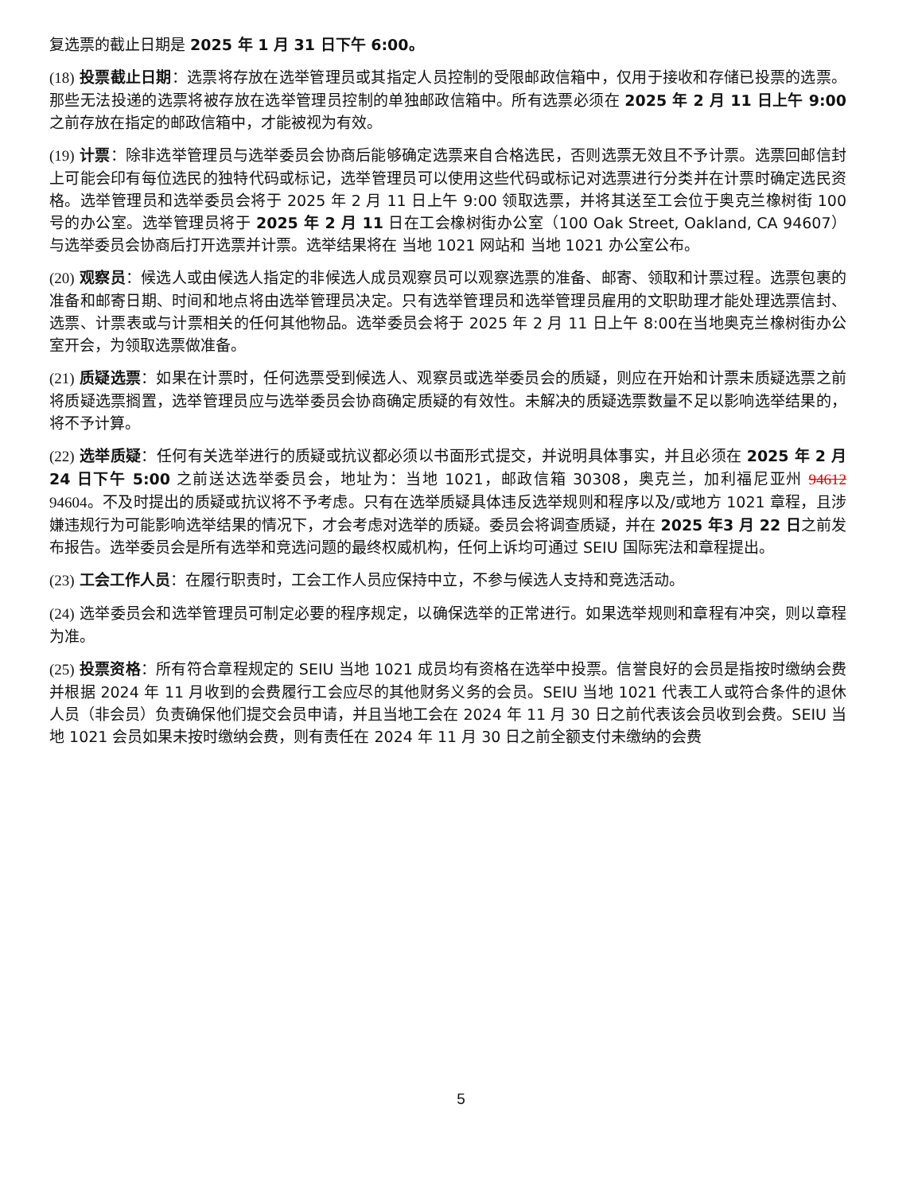复选票的截止日期是 2025 年 1 月 31 日下午 6:00。
(18) 投票截止日期：选票将存放在选举管理员或其指定人员控制的受限邮政信箱中，仅用于接收和存储已投票的选票。那些无法投递的选票将被存放在选举管理员控制的单独邮政信箱中。所有选票必须在 2025 年 2 月 11 日上午 9:00 之前存放在指定的邮政信箱中，才能被视为有效。
(19) 计票：除非选举管理员与选举委员会协商后能够确定选票来自合格选民，否则选票无效且不予计票。选票回邮信封上可能会印有每位选民的独特代码或标记，选举管理员可以使用这些代码或标记对选票进行分类并在计票时确定选民资格。选举管理员和选举委员会将于 2025 年 2 月 11 日上午 9:00 领取选票，并将其送至工会位于奥克兰橡树街 100 号的办公室。选举管理员将于 2025 年 2 月 11 日在工会橡树街办公室（100 Oak Street, Oakland, CA 94607）与选举委员会协商后打开选票并计票。选举结果将在 当地 1021 网站和 当地 1021 办公室公布。
(20) 观察员：候选人或由候选人指定的非候选人成员观察员可以观察选票的准备、邮寄、领取和计票过程。选票包裹的准备和邮寄日期、时间和地点将由选举管理员决定。只有选举管理员和选举管理员雇用的文职助理才能处理选票信封、选票、计票表或与计票相关的任何其他物品。选举委员会将于 2025 年 2 月 11 日上午 8:00在当地奥克兰橡树街办公室开会，为领取选票做准备。
(21) 质疑选票：如果在计票时，任何选票受到候选人、观察员或选举委员会的质疑，则应在开始和计票未质疑选票之前将质疑选票搁置，选举管理员应与选举委员会协商确定质疑的有效性。未解决的质疑选票数量不足以影响选举结果的，将不予计算。
(22) 选举质疑：任何有关选举进行的质疑或抗议都必须以书面形式提交，并说明具体事实，并且必须在 2025 年 2 月 24 日下午 5:00 之前送达选举委员会，地址为：当地 1021，邮政信箱 30308，奥克兰，加利福尼亚州 94612 94604。不及时提出的质疑或抗议将不予考虑。只有在选举质疑具体违反选举规则和程序以及/或地方 1021 章程，且涉嫌违规行为可能影响选举结果的情况下，才会考虑对选举的质疑。委员会将调查质疑，并在 2025 年3 月 22 日之前发布报告。选举委员会是所有选举和竞选问题的最终权威机构，任何上诉均可通过 SEIU 国际宪法和章程提出。
(23) 工会工作人员：在履行职责时，工会工作人员应保持中立，不参与候选人支持和竞选活动。
(24) 选举委员会和选举管理员可制定必要的程序规定，以确保选举的正常进行。如果选举规则和章程有冲突，则以章程为准。
(25) 投票资格：所有符合章程规定的 SEIU 当地 1021 成员均有资格在选举中投票。信誉良好的会员是指按时缴纳会费并根据 2024 年 11 月收到的会费履行工会应尽的其他财务义务的会员。SEIU 当地 1021 代表工人或符合条件的退休人员（非会员）负责确保他们提交会员申请，并且当地工会在 2024 年 11 月 30 日之前代表该会员收到会费。SEIU 当地 1021 会员如果未按时缴纳会费，则有责任在 2024 年 11 月 30 日之前全额支付未缴纳的会费
5